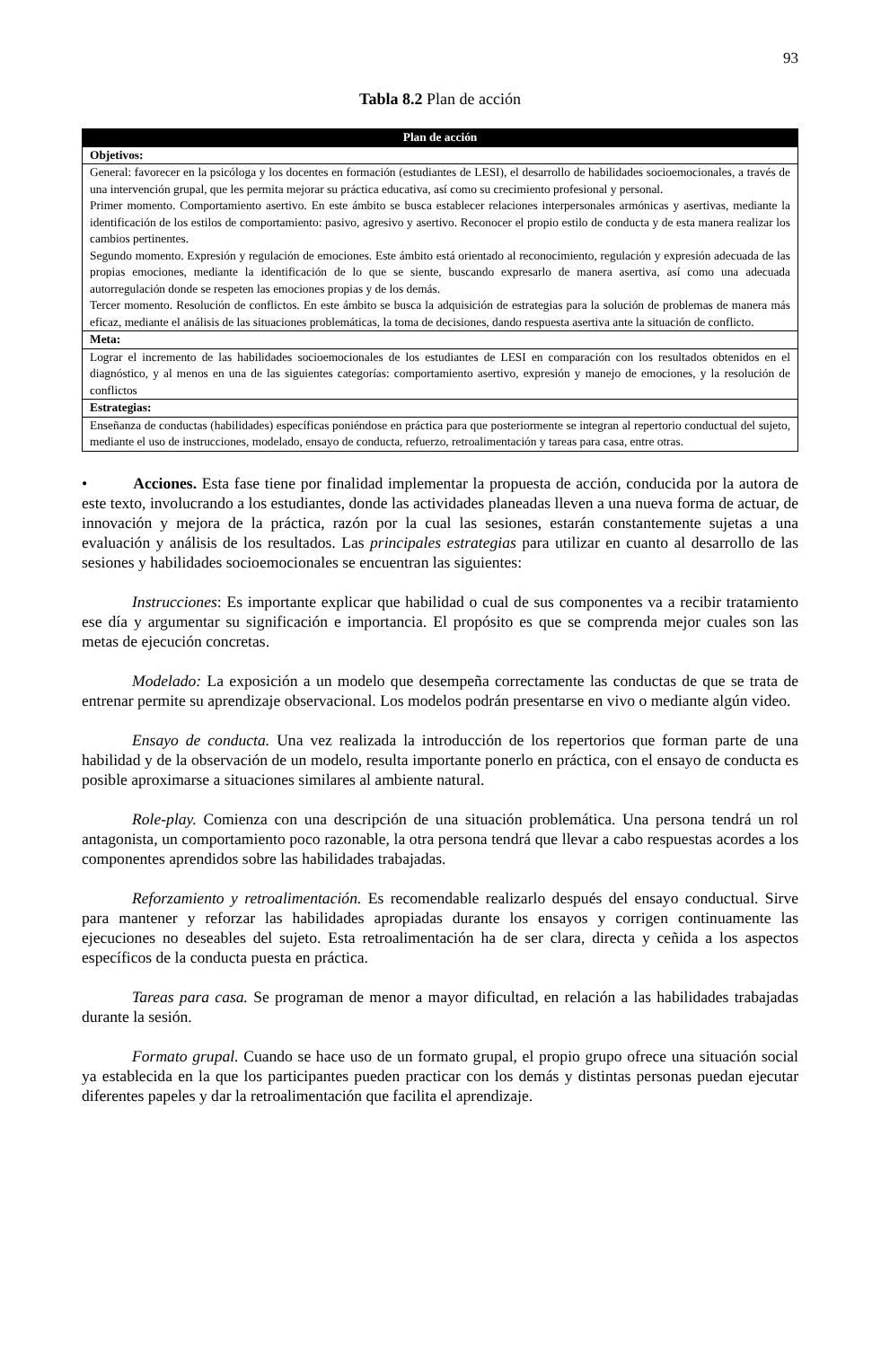93
Tabla 8.2 Plan de acción
| Plan de acción |
| --- |
| Objetivos: |
| General: favorecer en la psicóloga y los docentes en formación (estudiantes de LESI), el desarrollo de habilidades socioemocionales, a través de una intervención grupal, que les permita mejorar su práctica educativa, así como su crecimiento profesional y personal. Primer momento. Comportamiento asertivo. En este ámbito se busca establecer relaciones interpersonales armónicas y asertivas, mediante la identificación de los estilos de comportamiento: pasivo, agresivo y asertivo. Reconocer el propio estilo de conducta y de esta manera realizar los cambios pertinentes. Segundo momento. Expresión y regulación de emociones. Este ámbito está orientado al reconocimiento, regulación y expresión adecuada de las propias emociones, mediante la identificación de lo que se siente, buscando expresarlo de manera asertiva, así como una adecuada autorregulación donde se respeten las emociones propias y de los demás. Tercer momento. Resolución de conflictos. En este ámbito se busca la adquisición de estrategias para la solución de problemas de manera más eficaz, mediante el análisis de las situaciones problemáticas, la toma de decisiones, dando respuesta asertiva ante la situación de conflicto. |
| Meta: |
| Lograr el incremento de las habilidades socioemocionales de los estudiantes de LESI en comparación con los resultados obtenidos en el diagnóstico, y al menos en una de las siguientes categorías: comportamiento asertivo, expresión y manejo de emociones, y la resolución de conflictos |
| Estrategias: |
| Enseñanza de conductas (habilidades) específicas poniéndose en práctica para que posteriormente se integran al repertorio conductual del sujeto, mediante el uso de instrucciones, modelado, ensayo de conducta, refuerzo, retroalimentación y tareas para casa, entre otras. |
• Acciones. Esta fase tiene por finalidad implementar la propuesta de acción, conducida por la autora de este texto, involucrando a los estudiantes, donde las actividades planeadas lleven a una nueva forma de actuar, de innovación y mejora de la práctica, razón por la cual las sesiones, estarán constantemente sujetas a una evaluación y análisis de los resultados. Las principales estrategias para utilizar en cuanto al desarrollo de las sesiones y habilidades socioemocionales se encuentran las siguientes:
Instrucciones: Es importante explicar que habilidad o cual de sus componentes va a recibir tratamiento ese día y argumentar su significación e importancia. El propósito es que se comprenda mejor cuales son las metas de ejecución concretas.
Modelado: La exposición a un modelo que desempeña correctamente las conductas de que se trata de entrenar permite su aprendizaje observacional. Los modelos podrán presentarse en vivo o mediante algún video.
Ensayo de conducta. Una vez realizada la introducción de los repertorios que forman parte de una habilidad y de la observación de un modelo, resulta importante ponerlo en práctica, con el ensayo de conducta es posible aproximarse a situaciones similares al ambiente natural.
Role-play. Comienza con una descripción de una situación problemática. Una persona tendrá un rol antagonista, un comportamiento poco razonable, la otra persona tendrá que llevar a cabo respuestas acordes a los componentes aprendidos sobre las habilidades trabajadas.
Reforzamiento y retroalimentación. Es recomendable realizarlo después del ensayo conductual. Sirve para mantener y reforzar las habilidades apropiadas durante los ensayos y corrigen continuamente las ejecuciones no deseables del sujeto. Esta retroalimentación ha de ser clara, directa y ceñida a los aspectos específicos de la conducta puesta en práctica.
Tareas para casa. Se programan de menor a mayor dificultad, en relación a las habilidades trabajadas durante la sesión.
Formato grupal. Cuando se hace uso de un formato grupal, el propio grupo ofrece una situación social ya establecida en la que los participantes pueden practicar con los demás y distintas personas puedan ejecutar diferentes papeles y dar la retroalimentación que facilita el aprendizaje.